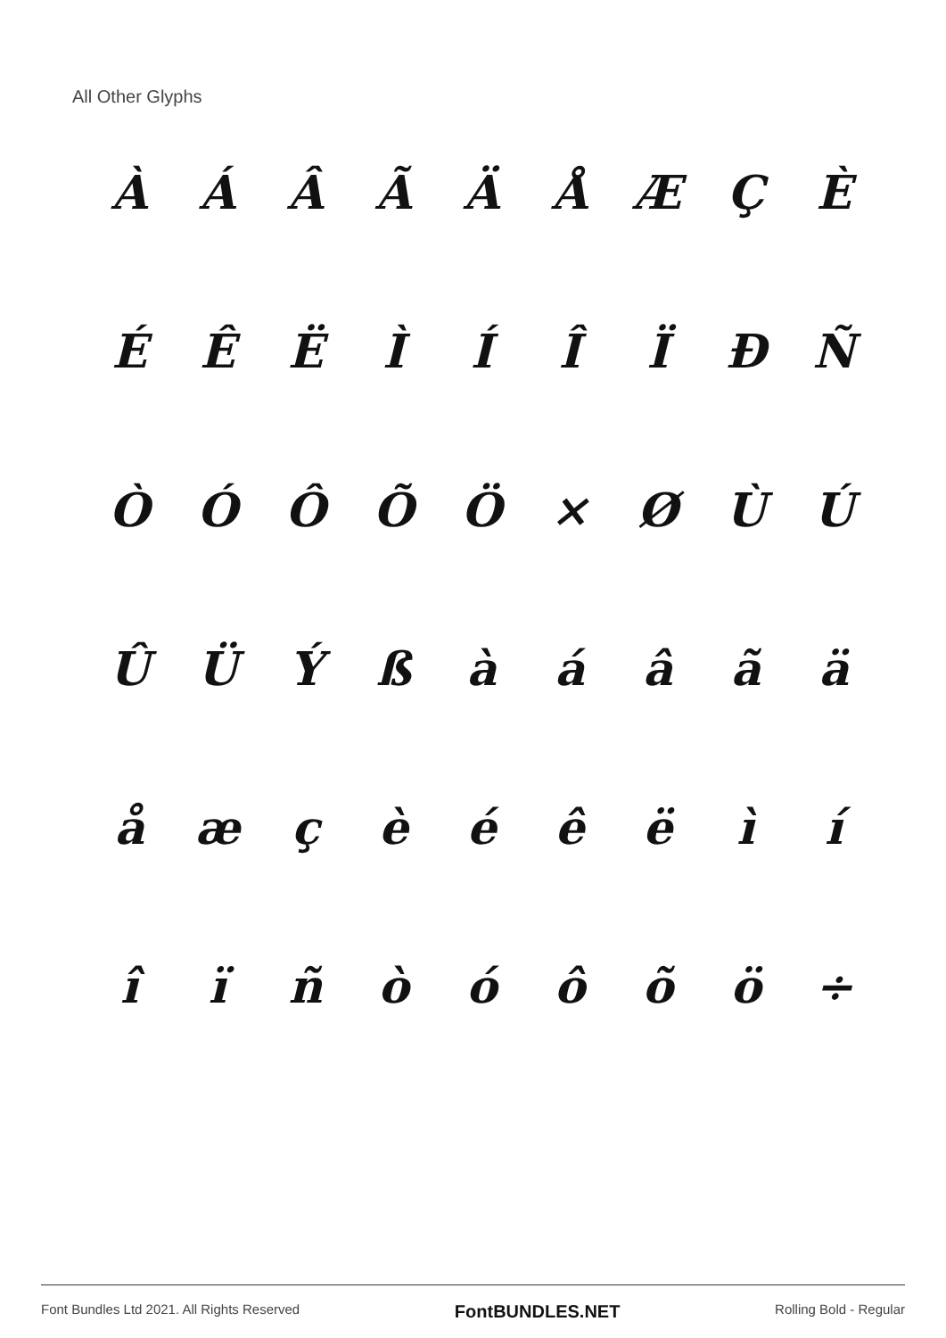All Other Glyphs
À Á Â Ã Ä Å Æ Ç È
É Ê Ë Ì Í Î Ï Ð Ñ
Ò Ó Ô Õ Ö × Ø Ù Ú
Û Ü Ý ß à á â ã ä
å æ ç è é ê ë ì í
î ï ñ ò ó ô õ ö ÷
Font Bundles Ltd 2021. All Rights Reserved FontBUNDLES.NET Rolling Bold - Regular